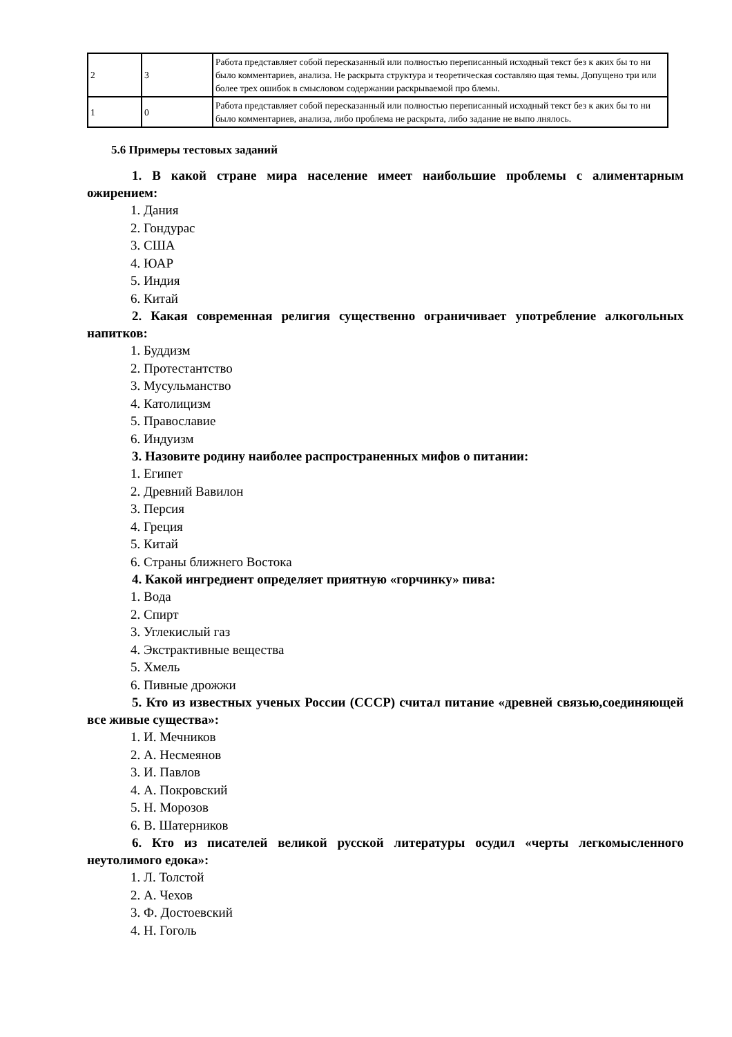| 2 | 3 | Работа представляет собой пересказанный или полностью переписанный исходный текст без к аких бы то ни было комментариев, анализа. Не раскрыта структура и теоретическая составляю щая темы. Допущено три или более трех ошибок в смысловом содержании раскрываемой про блемы. |
| 1 | 0 | Работа представляет собой пересказанный или полностью переписанный исходный текст без к аких бы то ни было комментариев, анализа, либо проблема не раскрыта, либо задание не выпо лнялось. |
5.6 Примеры тестовых заданий
1. В какой стране мира население имеет наибольшие проблемы с алиментарным ожирением:
1. Дания
2. Гондурас
3. США
4. ЮАР
5. Индия
6. Китай
2. Какая современная религия существенно ограничивает употребление алкогольных напитков:
1. Буддизм
2. Протестантство
3. Мусульманство
4. Католицизм
5. Православие
6. Индуизм
3. Назовите родину наиболее распространенных мифов о питании:
1. Египет
2. Древний Вавилон
3. Персия
4. Греция
5. Китай
6. Страны ближнего Востока
4. Какой ингредиент определяет приятную «горчинку» пива:
1. Вода
2. Спирт
3. Углекислый газ
4. Экстрактивные вещества
5. Хмель
6. Пивные дрожжи
5. Кто из известных ученых России (СССР) считал питание «древней связью,соединяющей все живые существа»:
1. И. Мечников
2. А. Несмеянов
3. И. Павлов
4. А. Покровский
5. Н. Морозов
6. В. Шатерников
6. Кто из писателей великой русской литературы осудил «черты легкомысленного неутолимого едока»:
1. Л. Толстой
2. А. Чехов
3. Ф. Достоевский
4. Н. Гоголь